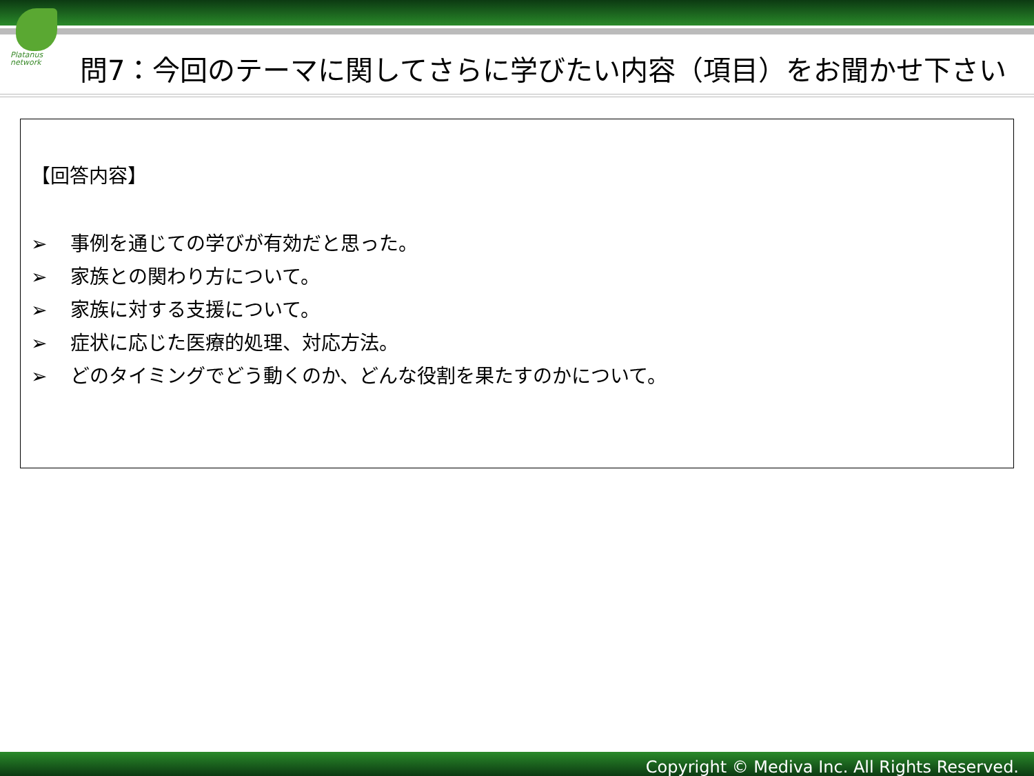Platanus
network
問7：今回のテーマに関してさらに学びたい内容（項目）をお聞かせ下さい
【回答内容】
➢ 事例を通じての学びが有効だと思った。
➢ 家族との関わり方について。
➢ 家族に対する支援について。
➢ 症状に応じた医療的処理、対応方法。
➢ どのタイミングでどう動くのか、どんな役割を果たすのかについて。
Copyright © Mediva Inc. All Rights Reserved.